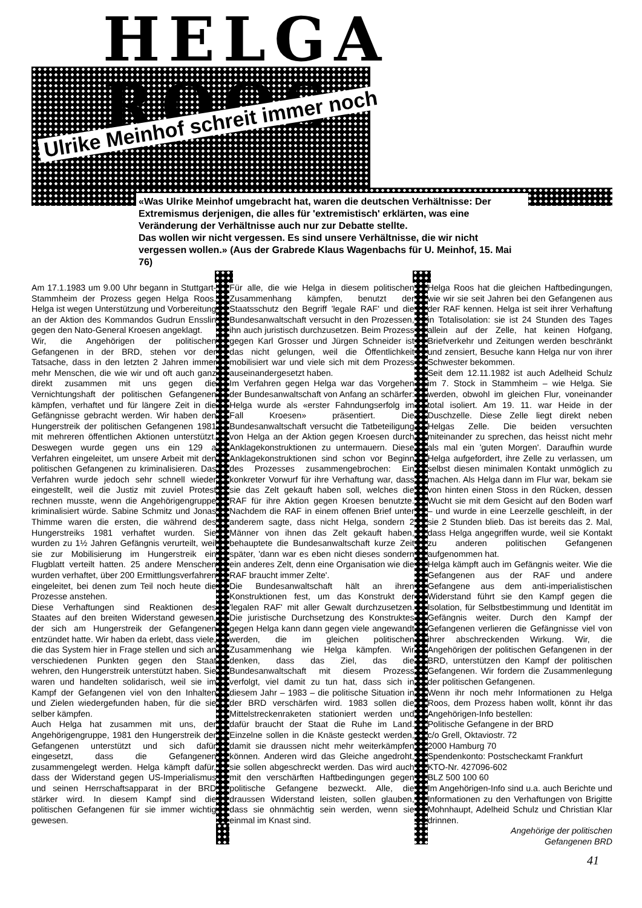HELGA ROOS
Ulrike Meinhof schreit immer noch
«Was Ulrike Meinhof umgebracht hat, waren die deutschen Verhältnisse: Der Extremismus derjenigen, die alles für 'extremistisch' erklärten, was eine Veränderung der Verhältnisse auch nur zur Debatte stellte.
Das wollen wir nicht vergessen. Es sind unsere Verhältnisse, die wir nicht vergessen wollen.» (Aus der Grabrede Klaus Wagenbachs für U. Meinhof, 15. Mai 76)
Am 17.1.1983 um 9.00 Uhr begann in Stuttgart-Stammheim der Prozess gegen Helga Roos. Helga ist wegen Unterstützung und Vorbereitung an der Aktion des Kommandos Gudrun Ensslin gegen den Nato-General Kroesen angeklagt.
Wir, die Angehörigen der politischen Gefangenen in der BRD, stehen vor der Tatsache, dass in den letzten 2 Jahren immer mehr Menschen, die wie wir und oft auch ganz direkt zusammen mit uns gegen die Vernichtungshaft der politischen Gefangenen kämpfen, verhaftet und für längere Zeit in die Gefängnisse gebracht werden. Wir haben den Hungerstreik der politischen Gefangenen 1981 mit mehreren öffentlichen Aktionen unterstützt. Deswegen wurde gegen uns ein 129 a Verfahren eingeleitet, um unsere Arbeit mit den politischen Gefangenen zu kriminalisieren. Das Verfahren wurde jedoch sehr schnell wieder eingestellt, weil die Justiz mit zuviel Protest rechnen musste, wenn die Angehörigengruppe kriminalisiert würde. Sabine Schmitz und Jonas Thimme waren die ersten, die während des Hungerstreiks 1981 verhaftet wurden. Sie wurden zu 1½ Jahren Gefängnis verurteilt, weil sie zur Mobilisierung im Hungerstreik ein Flugblatt verteilt hatten. 25 andere Menschen wurden verhaftet, über 200 Ermittlungsverfahren eingeleitet, bei denen zum Teil noch heute die Prozesse anstehen.
Diese Verhaftungen sind Reaktionen des Staates auf den breiten Widerstand gewesen, der sich am Hungerstreik der Gefangenen entzündet hatte. Wir haben da erlebt, dass viele, die das System hier in Frage stellen und sich an verschiedenen Punkten gegen den Staat wehren, den Hungerstreik unterstützt haben. Sie waren und handelten solidarisch, weil sie im Kampf der Gefangenen viel von den Inhalten und Zielen wiedergefunden haben, für die sie selber kämpfen.
Auch Helga hat zusammen mit uns, der Angehörigengruppe, 1981 den Hungerstreik der Gefangenen unterstützt und sich dafür eingesetzt, dass die Gefangenen zusammengelegt werden. Helga kämpft dafür, dass der Widerstand gegen US-Imperialismus und seinen Herrschaftsapparat in der BRD stärker wird. In diesem Kampf sind die politischen Gefangenen für sie immer wichtig gewesen.
Für alle, die wie Helga in diesem politischen Zusammenhang kämpfen, benutzt der Staatsschutz den Begriff 'legale RAF' und die Bundesanwaltschaft versucht in den Prozessen, ihn auch juristisch durchzusetzen. Beim Prozess gegen Karl Grosser und Jürgen Schneider ist das nicht gelungen, weil die Öffentlichkeit mobilisiert war und viele sich mit dem Prozess auseinandergesetzt haben.
Im Verfahren gegen Helga war das Vorgehen der Bundesanwaltschaft von Anfang an schärfer: Helga wurde als «erster Fahndungserfolg im Fall Kroesen» präsentiert. Die Bundesanwaltschaft versucht die Tatbeteiligung von Helga an der Aktion gegen Kroesen durch Anklagekonstruktionen zu untermauern. Diese Anklagekonstruktionen sind schon vor Beginn des Prozesses zusammengebrochen: Ein konkreter Vorwurf für ihre Verhaftung war, dass sie das Zelt gekauft haben soll, welches die RAF für ihre Aktion gegen Kroesen benutzte. Nachdem die RAF in einem offenen Brief unter anderem sagte, dass nicht Helga, sondern 2 Männer von ihnen das Zelt gekauft haben, behauptete die Bundesanwaltschaft kurze Zeit später, 'dann war es eben nicht dieses sondern ein anderes Zelt, denn eine Organisation wie die RAF braucht immer Zelte'.
Die Bundesanwaltschaft hält an ihren Konstruktionen fest, um das Konstrukt der 'legalen RAF' mit aller Gewalt durchzusetzen. Die juristische Durchsetzung des Konstruktes gegen Helga kann dann gegen viele angewandt werden, die im gleichen politischen Zusammenhang wie Helga kämpfen. Wir denken, dass das Ziel, das die Bundesanwaltschaft mit diesem Prozess verfolgt, viel damit zu tun hat, dass sich in diesem Jahr – 1983 – die politische Situation in der BRD verschärfen wird. 1983 sollen die Mittelstreckenraketen stationiert werden und dafür braucht der Staat die Ruhe im Land. Einzelne sollen in die Knäste gesteckt werden, damit sie draussen nicht mehr weiterkämpfen können. Anderen wird das Gleiche angedroht, sie sollen abgeschreckt werden. Das wird auch mit den verschärften Haftbedingungen gegen politische Gefangene bezweckt. Alle, die draussen Widerstand leisten, sollen glauben, dass sie ohnmächtig sein werden, wenn sie einmal im Knast sind.
Helga Roos hat die gleichen Haftbedingungen, wie wir sie seit Jahren bei den Gefangenen aus der RAF kennen. Helga ist seit ihrer Verhaftung in Totalisolation: sie ist 24 Stunden des Tages allein auf der Zelle, hat keinen Hofgang, Briefverkehr und Zeitungen werden beschränkt und zensiert, Besuche kann Helga nur von ihrer Schwester bekommen.
Seit dem 12.11.1982 ist auch Adelheid Schulz im 7. Stock in Stammheim – wie Helga. Sie werden, obwohl im gleichen Flur, voneinander total isoliert. Am 19. 11. war Heide in der Duschzelle. Diese Zelle liegt direkt neben Helgas Zelle. Die beiden versuchten miteinander zu sprechen, das heisst nicht mehr als mal ein 'guten Morgen'. Daraufhin wurde Helga aufgefordert, ihre Zelle zu verlassen, um selbst diesen minimalen Kontakt unmöglich zu machen. Als Helga dann im Flur war, bekam sie von hinten einen Stoss in den Rücken, dessen Wucht sie mit dem Gesicht auf den Boden warf – und wurde in eine Leerzelle geschleift, in der sie 2 Stunden blieb. Das ist bereits das 2. Mal, dass Helga angegriffen wurde, weil sie Kontakt zu anderen politischen Gefangenen aufgenommen hat.
Helga kämpft auch im Gefängnis weiter. Wie die Gefangenen aus der RAF und andere Gefangene aus dem anti-imperialistischen Widerstand führt sie den Kampf gegen die Isolation, für Selbstbestimmung und Identität im Gefängnis weiter. Durch den Kampf der Gefangenen verlieren die Gefängnisse viel von ihrer abschreckenden Wirkung. Wir, die Angehörigen der politischen Gefangenen in der BRD, unterstützen den Kampf der politischen Gefangenen. Wir fordern die Zusammenlegung der politischen Gefangenen.
Wenn ihr noch mehr Informationen zu Helga Roos, dem Prozess haben wollt, könnt ihr das Angehörigen-Info bestellen:
Politische Gefangene in der BRD
c/o Grell, Oktaviostr. 72
2000 Hamburg 70
Spendenkonto: Postscheckamt Frankfurt
KTO-Nr. 427096-602
BLZ 500 100 60
Im Angehörigen-Info sind u.a. auch Berichte und Informationen zu den Verhaftungen von Brigitte Mohnhaupt, Adelheid Schulz und Christian Klar drinnen.
Angehörige der politischen
Gefangenen BRD
41